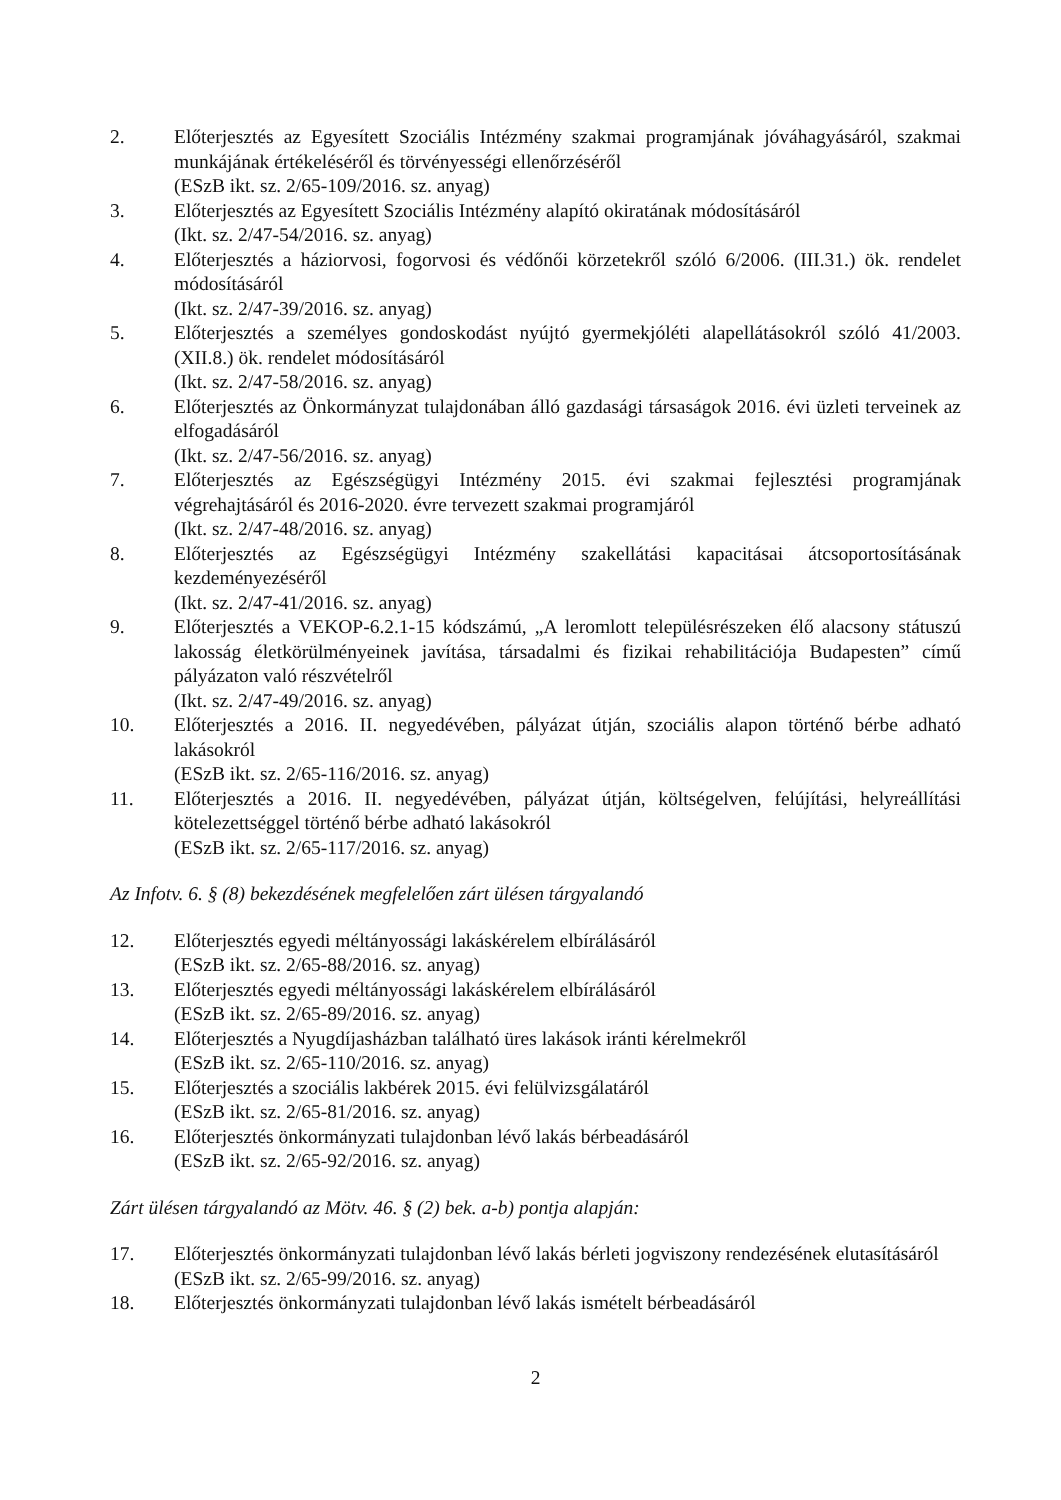2. Előterjesztés az Egyesített Szociális Intézmény szakmai programjának jóváhagyásáról, szakmai munkájának értékeléséről és törvényességi ellenőrzéséről
(ESzB ikt. sz. 2/65-109/2016. sz. anyag)
3. Előterjesztés az Egyesített Szociális Intézmény alapító okiratának módosításáról
(Ikt. sz. 2/47-54/2016. sz. anyag)
4. Előterjesztés a háziorvosi, fogorvosi és védőnői körzetekről szóló 6/2006. (III.31.) ök. rendelet módosításáról
(Ikt. sz. 2/47-39/2016. sz. anyag)
5. Előterjesztés a személyes gondoskodást nyújtó gyermekjóléti alapellátásokról szóló 41/2003. (XII.8.) ök. rendelet módosításáról
(Ikt. sz. 2/47-58/2016. sz. anyag)
6. Előterjesztés az Önkormányzat tulajdonában álló gazdasági társaságok 2016. évi üzleti terveinek az elfogadásáról
(Ikt. sz. 2/47-56/2016. sz. anyag)
7. Előterjesztés az Egészségügyi Intézmény 2015. évi szakmai fejlesztési programjának végrehajtásáról és 2016-2020. évre tervezett szakmai programjáról
(Ikt. sz. 2/47-48/2016. sz. anyag)
8. Előterjesztés az Egészségügyi Intézmény szakellátási kapacitásai átcsoportosításának kezdeményezéséről
(Ikt. sz. 2/47-41/2016. sz. anyag)
9. Előterjesztés a VEKOP-6.2.1-15 kódszámú, „A leromlott településrészeken élő alacsony státuszú lakosság életkörülményeinek javítása, társadalmi és fizikai rehabilitációja Budapesten” című pályázaton való részvételről
(Ikt. sz. 2/47-49/2016. sz. anyag)
10. Előterjesztés a 2016. II. negyedévében, pályázat útján, szociális alapon történő bérbe adható lakásokról
(ESzB ikt. sz. 2/65-116/2016. sz. anyag)
11. Előterjesztés a 2016. II. negyedévében, pályázat útján, költségelven, felújítási, helyreállítási kötelezettséggel történő bérbe adható lakásokról
(ESzB ikt. sz. 2/65-117/2016. sz. anyag)
Az Infotv. 6. § (8) bekezdésének megfelelően zárt ülésen tárgyalandó
12. Előterjesztés egyedi méltányossági lakáskérelem elbírálásáról
(ESzB ikt. sz. 2/65-88/2016. sz. anyag)
13. Előterjesztés egyedi méltányossági lakáskérelem elbírálásáról
(ESzB ikt. sz. 2/65-89/2016. sz. anyag)
14. Előterjesztés a Nyugdíjasházban található üres lakások iránti kérelmekről
(ESzB ikt. sz. 2/65-110/2016. sz. anyag)
15. Előterjesztés a szociális lakbérek 2015. évi felülvizsgálatáról
(ESzB ikt. sz. 2/65-81/2016. sz. anyag)
16. Előterjesztés önkormányzati tulajdonban lévő lakás bérbeadásáról
(ESzB ikt. sz. 2/65-92/2016. sz. anyag)
Zárt ülésen tárgyalandó az Mötv. 46. § (2) bek. a-b) pontja alapján:
17. Előterjesztés önkormányzati tulajdonban lévő lakás bérleti jogviszony rendezésének elutasításáról
(ESzB ikt. sz. 2/65-99/2016. sz. anyag)
18. Előterjesztés önkormányzati tulajdonban lévő lakás ismételt bérbeadásáról
2